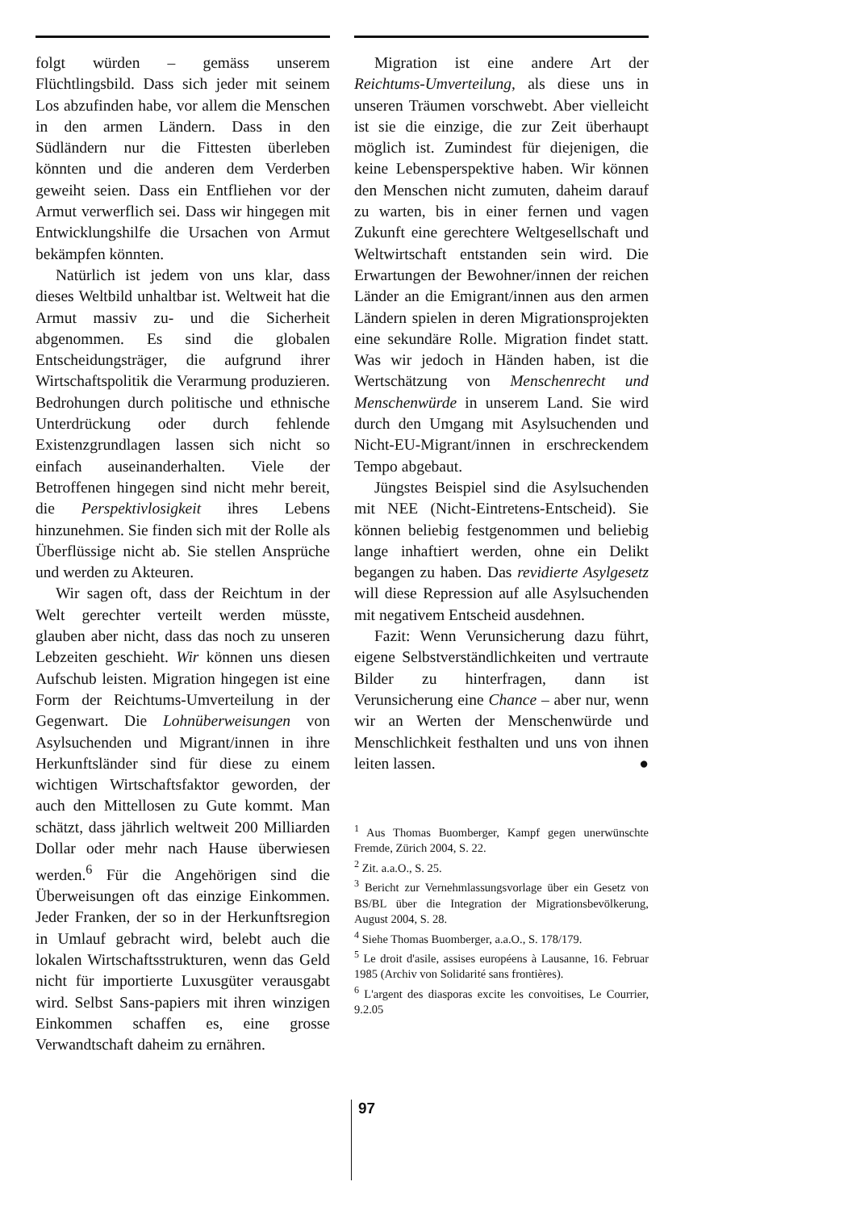folgt würden – gemäss unserem Flüchtlingsbild. Dass sich jeder mit seinem Los abzufinden habe, vor allem die Menschen in den armen Ländern. Dass in den Südländern nur die Fittesten überleben könnten und die anderen dem Verderben geweiht seien. Dass ein Entfliehen vor der Armut verwerflich sei. Dass wir hingegen mit Entwicklungshilfe die Ursachen von Armut bekämpfen könnten.
Natürlich ist jedem von uns klar, dass dieses Weltbild unhaltbar ist. Weltweit hat die Armut massiv zu- und die Sicherheit abgenommen. Es sind die globalen Entscheidungsträger, die aufgrund ihrer Wirtschaftspolitik die Verarmung produzieren. Bedrohungen durch politische und ethnische Unterdrückung oder durch fehlende Existenzgrundlagen lassen sich nicht so einfach auseinanderhalten. Viele der Betroffenen hingegen sind nicht mehr bereit, die Perspektivlosigkeit ihres Lebens hinzunehmen. Sie finden sich mit der Rolle als Überflüssige nicht ab. Sie stellen Ansprüche und werden zu Akteuren.
Wir sagen oft, dass der Reichtum in der Welt gerechter verteilt werden müsste, glauben aber nicht, dass das noch zu unseren Lebzeiten geschieht. Wir können uns diesen Aufschub leisten. Migration hingegen ist eine Form der Reichtums-Umverteilung in der Gegenwart. Die Lohnüberweisungen von Asylsuchenden und Migrant/innen in ihre Herkunftsländer sind für diese zu einem wichtigen Wirtschaftsfaktor geworden, der auch den Mittellosen zu Gute kommt. Man schätzt, dass jährlich weltweit 200 Milliarden Dollar oder mehr nach Hause überwiesen werden.<sup>6</sup> Für die Angehörigen sind die Überweisungen oft das einzige Einkommen. Jeder Franken, der so in der Herkunftsregion in Umlauf gebracht wird, belebt auch die lokalen Wirtschaftsstrukturen, wenn das Geld nicht für importierte Luxusgüter verausgabt wird. Selbst Sans-papiers mit ihren winzigen Einkommen schaffen es, eine grosse Verwandtschaft daheim zu ernähren.
Migration ist eine andere Art der Reichtums-Umverteilung, als diese uns in unseren Träumen vorschwebt. Aber vielleicht ist sie die einzige, die zur Zeit überhaupt möglich ist. Zumindest für diejenigen, die keine Lebensperspektive haben. Wir können den Menschen nicht zumuten, daheim darauf zu warten, bis in einer fernen und vagen Zukunft eine gerechtere Weltgesellschaft und Weltwirtschaft entstanden sein wird. Die Erwartungen der Bewohner/innen der reichen Länder an die Emigrant/innen aus den armen Ländern spielen in deren Migrationsprojekten eine sekundäre Rolle. Migration findet statt. Was wir jedoch in Händen haben, ist die Wertschätzung von Menschenrecht und Menschenwürde in unserem Land. Sie wird durch den Umgang mit Asylsuchenden und Nicht-EU-Migrant/innen in erschreckendem Tempo abgebaut.
Jüngstes Beispiel sind die Asylsuchenden mit NEE (Nicht-Eintretens-Entscheid). Sie können beliebig festgenommen und beliebig lange inhaftiert werden, ohne ein Delikt begangen zu haben. Das revidierte Asylgesetz will diese Repression auf alle Asylsuchenden mit negativem Entscheid ausdehnen.
Fazit: Wenn Verunsicherung dazu führt, eigene Selbstverständlichkeiten und vertraute Bilder zu hinterfragen, dann ist Verunsicherung eine Chance – aber nur, wenn wir an Werten der Menschenwürde und Menschlichkeit festhalten und uns von ihnen leiten lassen. ●
<sup>1</sup> Aus Thomas Buomberger, Kampf gegen unerwünschte Fremde, Zürich 2004, S. 22.
<sup>2</sup> Zit. a.a.O., S. 25.
<sup>3</sup> Bericht zur Vernehmlassungsvorlage über ein Gesetz von BS/BL über die Integration der Migrationsbevölkerung, August 2004, S. 28.
<sup>4</sup> Siehe Thomas Buomberger, a.a.O., S. 178/179.
<sup>5</sup> Le droit d'asile, assises européens à Lausanne, 16. Februar 1985 (Archiv von Solidarité sans frontières).
<sup>6</sup> L'argent des diasporas excite les convoitises, Le Courrier, 9.2.05
97